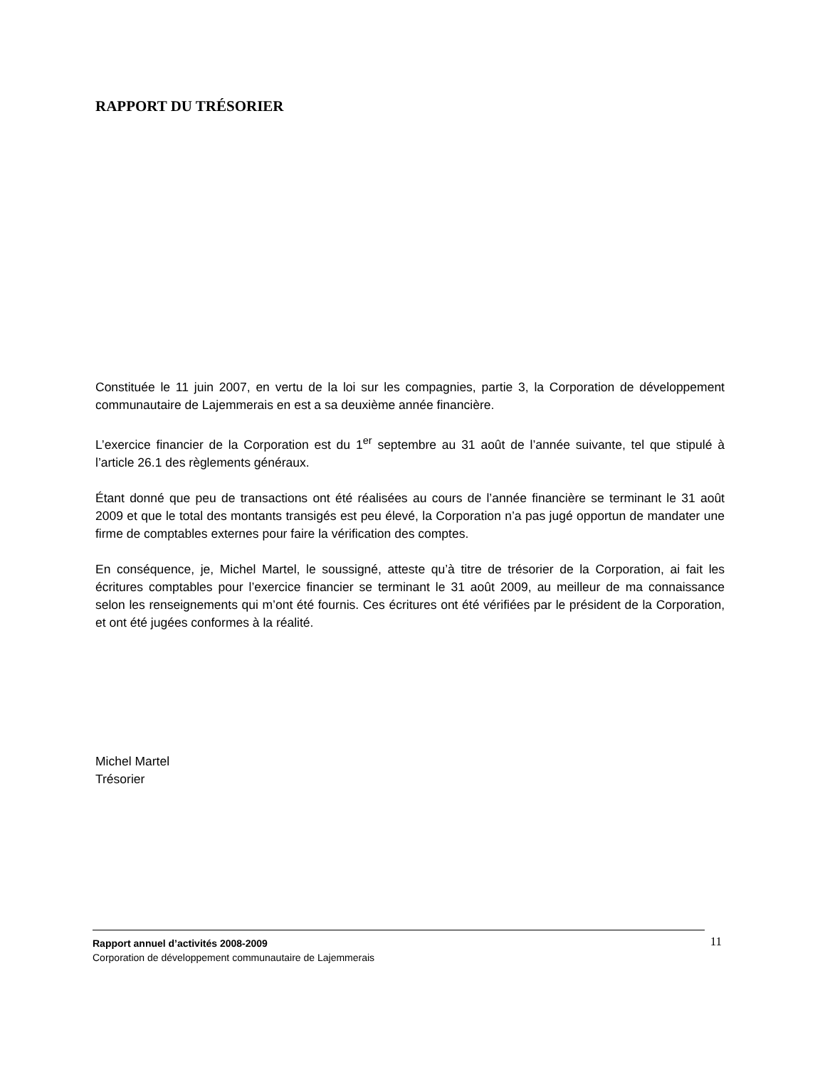RAPPORT DU TRÉSORIER
Constituée le 11 juin 2007, en vertu de la loi sur les compagnies, partie 3, la Corporation de développement communautaire de Lajemmerais en est a sa deuxième année financière.
L’exercice financier de la Corporation est du 1<sup>er</sup> septembre au 31 août de l’année suivante, tel que stipulé à l’article 26.1 des règlements généraux.
Étant donné que peu de transactions ont été réalisées au cours de l’année financière se terminant le 31 août 2009 et que le total des montants transigés est peu élevé, la Corporation n’a pas jugé opportun de mandater une firme de comptables externes pour faire la vérification des comptes.
En conséquence, je, Michel Martel, le soussigné, atteste qu’à titre de trésorier de la Corporation, ai fait les écritures comptables pour l’exercice financier se terminant le 31 août 2009, au meilleur de ma connaissance selon les renseignements qui m’ont été fournis. Ces écritures ont été vérifiées par le président de la Corporation, et ont été jugées conformes à la réalité.
Michel Martel
Trésorier
Rapport annuel d’activités 2008-2009
Corporation de développement communautaire de Lajemmerais
11